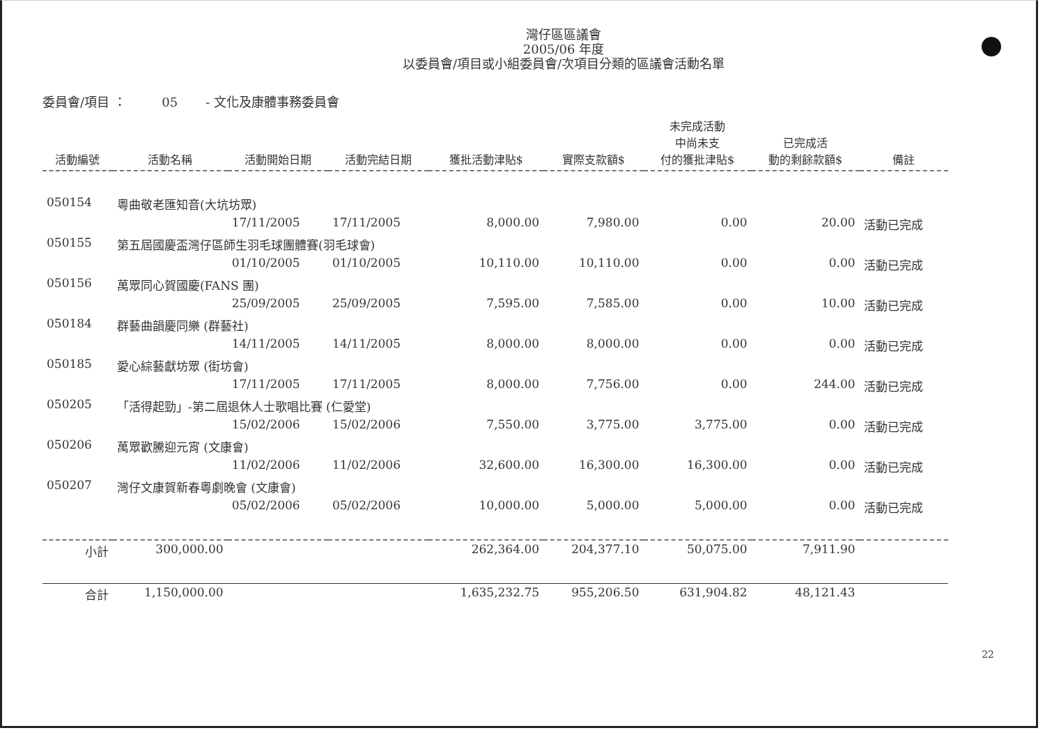灣仔區區議會
2005/06 年度
以委員會/項目或小組委員會/次項目分類的區議會活動名單
委員會/項目 ： 05 - 文化及康體事務委員會
| 活動編號 | 活動名稱 | 活動開始日期 | 活動完結日期 | 獲批活動津貼$ | 實際支款額$ | 未完成活動 中尚未支 付的獲批津貼$ | 已完成活 動的剩餘款額$ | 備註 |
| --- | --- | --- | --- | --- | --- | --- | --- | --- |
| 050154 | 粵曲敬老匯知音(大坑坊眾) | | | | | | | |
| | | 17/11/2005 | 17/11/2005 | 8,000.00 | 7,980.00 | 0.00 | 20.00 | 活動已完成 |
| 050155 | 第五屆國慶盃灣仔區師生羽毛球團體賽(羽毛球會) | | | | | | | |
| | | 01/10/2005 | 01/10/2005 | 10,110.00 | 10,110.00 | 0.00 | 0.00 | 活動已完成 |
| 050156 | 萬眾同心賀國慶(FANS 團) | | | | | | | |
| | | 25/09/2005 | 25/09/2005 | 7,595.00 | 7,585.00 | 0.00 | 10.00 | 活動已完成 |
| 050184 | 群藝曲韻慶同樂 (群藝社) | | | | | | | |
| | | 14/11/2005 | 14/11/2005 | 8,000.00 | 8,000.00 | 0.00 | 0.00 | 活動已完成 |
| 050185 | 愛心綜藝獻坊眾 (街坊會) | | | | | | | |
| | | 17/11/2005 | 17/11/2005 | 8,000.00 | 7,756.00 | 0.00 | 244.00 | 活動已完成 |
| 050205 | 「活得起勁」-第二屆退休人士歌唱比賽 (仁愛堂) | | | | | | | |
| | | 15/02/2006 | 15/02/2006 | 7,550.00 | 3,775.00 | 3,775.00 | 0.00 | 活動已完成 |
| 050206 | 萬眾歡騰迎元宵 (文康會) | | | | | | | |
| | | 11/02/2006 | 11/02/2006 | 32,600.00 | 16,300.00 | 16,300.00 | 0.00 | 活動已完成 |
| 050207 | 灣仔文康賀新春粵劇晚會 (文康會) | | | | | | | |
| | | 05/02/2006 | 05/02/2006 | 10,000.00 | 5,000.00 | 5,000.00 | 0.00 | 活動已完成 |
| 小計 | 300,000.00 | | | 262,364.00 | 204,377.10 | 50,075.00 | 7,911.90 | |
| 合計 | 1,150,000.00 | | | 1,635,232.75 | 955,206.50 | 631,904.82 | 48,121.43 | |
22